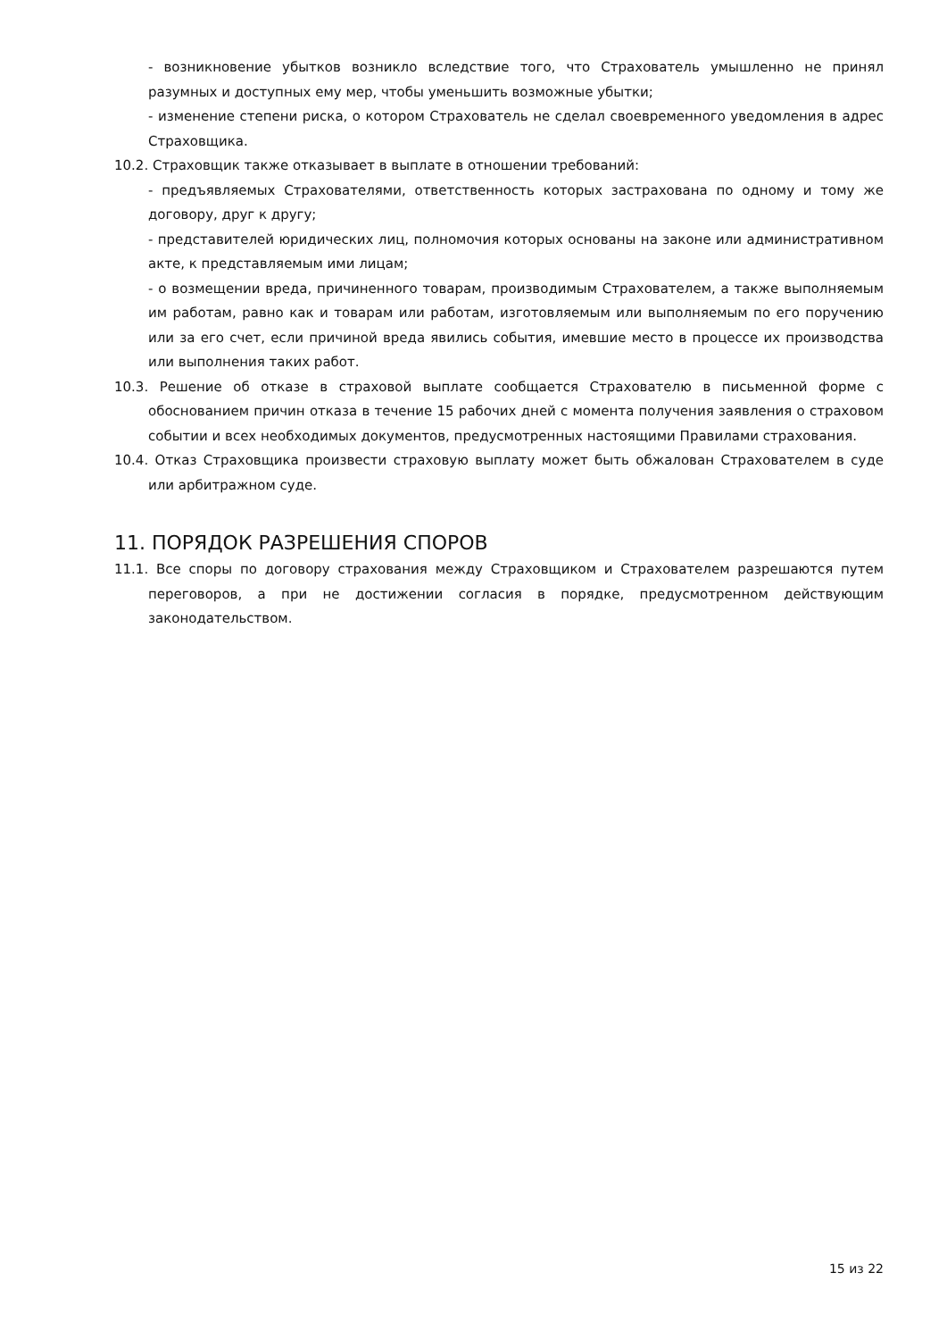- возникновение убытков возникло вследствие того, что Страхователь умышленно не принял разумных и доступных ему мер, чтобы уменьшить возможные убытки;
- изменение степени риска, о котором Страхователь не сделал своевременного уведомления в адрес Страховщика.
10.2. Страховщик также отказывает в выплате в отношении требований:
- предъявляемых Страхователями, ответственность которых застрахована по одному и тому же договору, друг к другу;
- представителей юридических лиц, полномочия которых основаны на законе или административном акте, к представляемым ими лицам;
- о возмещении вреда, причиненного товарам, производимым Страхователем, а также выполняемым им работам, равно как и товарам или работам, изготовляемым или выполняемым по его поручению или за его счет, если причиной вреда явились события, имевшие место в процессе их производства или выполнения таких работ.
10.3. Решение об отказе в страховой выплате сообщается Страхователю в письменной форме с обоснованием причин отказа в течение 15 рабочих дней с момента получения заявления о страховом событии и всех необходимых документов, предусмотренных настоящими Правилами страхования.
10.4. Отказ Страховщика произвести страховую выплату может быть обжалован Страхователем в суде или арбитражном суде.
11. ПОРЯДОК РАЗРЕШЕНИЯ СПОРОВ
11.1. Все споры по договору страхования между Страховщиком и Страхователем разрешаются путем переговоров, а при не достижении согласия в порядке, предусмотренном действующим законодательством.
15 из 22